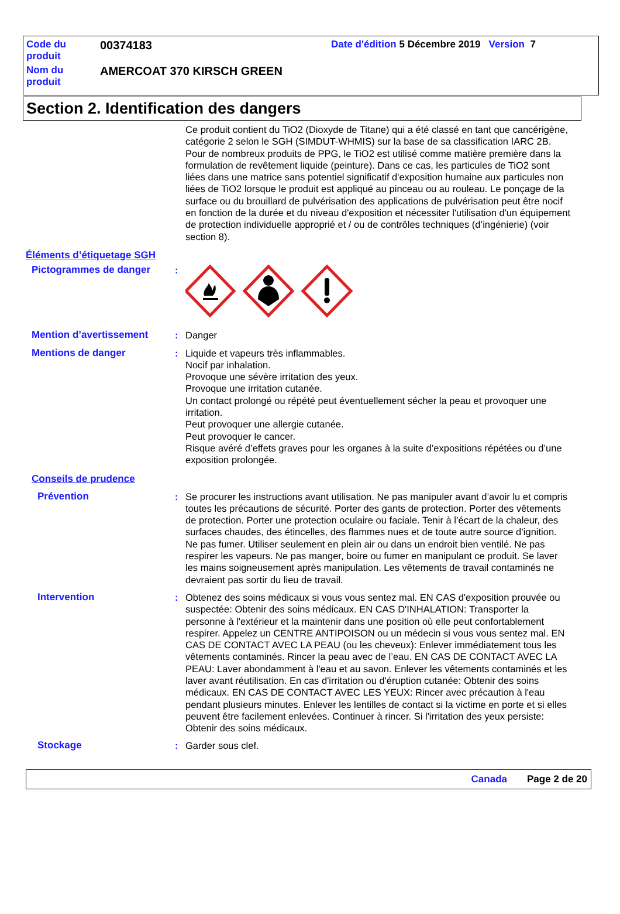Code du produit
00374183
Date d'édition 5 Décembre 2019 Version 7
Nom du produit
AMERCOAT 370 KIRSCH GREEN
Section 2. Identification des dangers
Ce produit contient du TiO2 (Dioxyde de Titane) qui a été classé en tant que cancérigène, catégorie 2 selon le SGH (SIMDUT-WHMIS) sur la base de sa classification IARC 2B. Pour de nombreux produits de PPG, le TiO2 est utilisé comme matière première dans la formulation de revêtement liquide (peinture). Dans ce cas, les particules de TiO2 sont liées dans une matrice sans potentiel significatif d'exposition humaine aux particules non liées de TiO2 lorsque le produit est appliqué au pinceau ou au rouleau. Le ponçage de la surface ou du brouillard de pulvérisation des applications de pulvérisation peut être nocif en fonction de la durée et du niveau d'exposition et nécessiter l'utilisation d'un équipement de protection individuelle approprié et / ou de contrôles techniques (d’ingénierie) (voir section 8).
Éléments d’étiquetage SGH
Pictogrammes de danger :
Mention d’avertissement : Danger
Mentions de danger : Liquide et vapeurs très inflammables.
Nocif par inhalation.
Provoque une sévère irritation des yeux.
Provoque une irritation cutanée.
Un contact prolongé ou répété peut éventuellement sécher la peau et provoquer une irritation.
Peut provoquer une allergie cutanée.
Peut provoquer le cancer.
Risque avéré d’effets graves pour les organes à la suite d’expositions répétées ou d’une exposition prolongée.
Conseils de prudence
Prévention : Se procurer les instructions avant utilisation. Ne pas manipuler avant d’avoir lu et compris toutes les précautions de sécurité. Porter des gants de protection. Porter des vêtements de protection. Porter une protection oculaire ou faciale. Tenir à l’écart de la chaleur, des surfaces chaudes, des étincelles, des flammes nues et de toute autre source d’ignition. Ne pas fumer. Utiliser seulement en plein air ou dans un endroit bien ventilé. Ne pas respirer les vapeurs. Ne pas manger, boire ou fumer en manipulant ce produit. Se laver les mains soigneusement après manipulation. Les vêtements de travail contaminés ne devraient pas sortir du lieu de travail.
Intervention : Obtenez des soins médicaux si vous vous sentez mal. EN CAS d'exposition prouvée ou suspectée: Obtenir des soins médicaux. EN CAS D'INHALATION: Transporter la personne à l'extérieur et la maintenir dans une position où elle peut confortablement respirer. Appelez un CENTRE ANTIPOISON ou un médecin si vous vous sentez mal. EN CAS DE CONTACT AVEC LA PEAU (ou les cheveux): Enlever immédiatement tous les vêtements contaminés. Rincer la peau avec de l’eau. EN CAS DE CONTACT AVEC LA PEAU: Laver abondamment à l'eau et au savon. Enlever les vêtements contaminés et les laver avant réutilisation. En cas d'irritation ou d'éruption cutanée: Obtenir des soins médicaux. EN CAS DE CONTACT AVEC LES YEUX: Rincer avec précaution à l'eau pendant plusieurs minutes. Enlever les lentilles de contact si la victime en porte et si elles peuvent être facilement enlevées. Continuer à rincer. Si l'irritation des yeux persiste: Obtenir des soins médicaux.
Stockage : Garder sous clef.
Canada Page 2 de 20